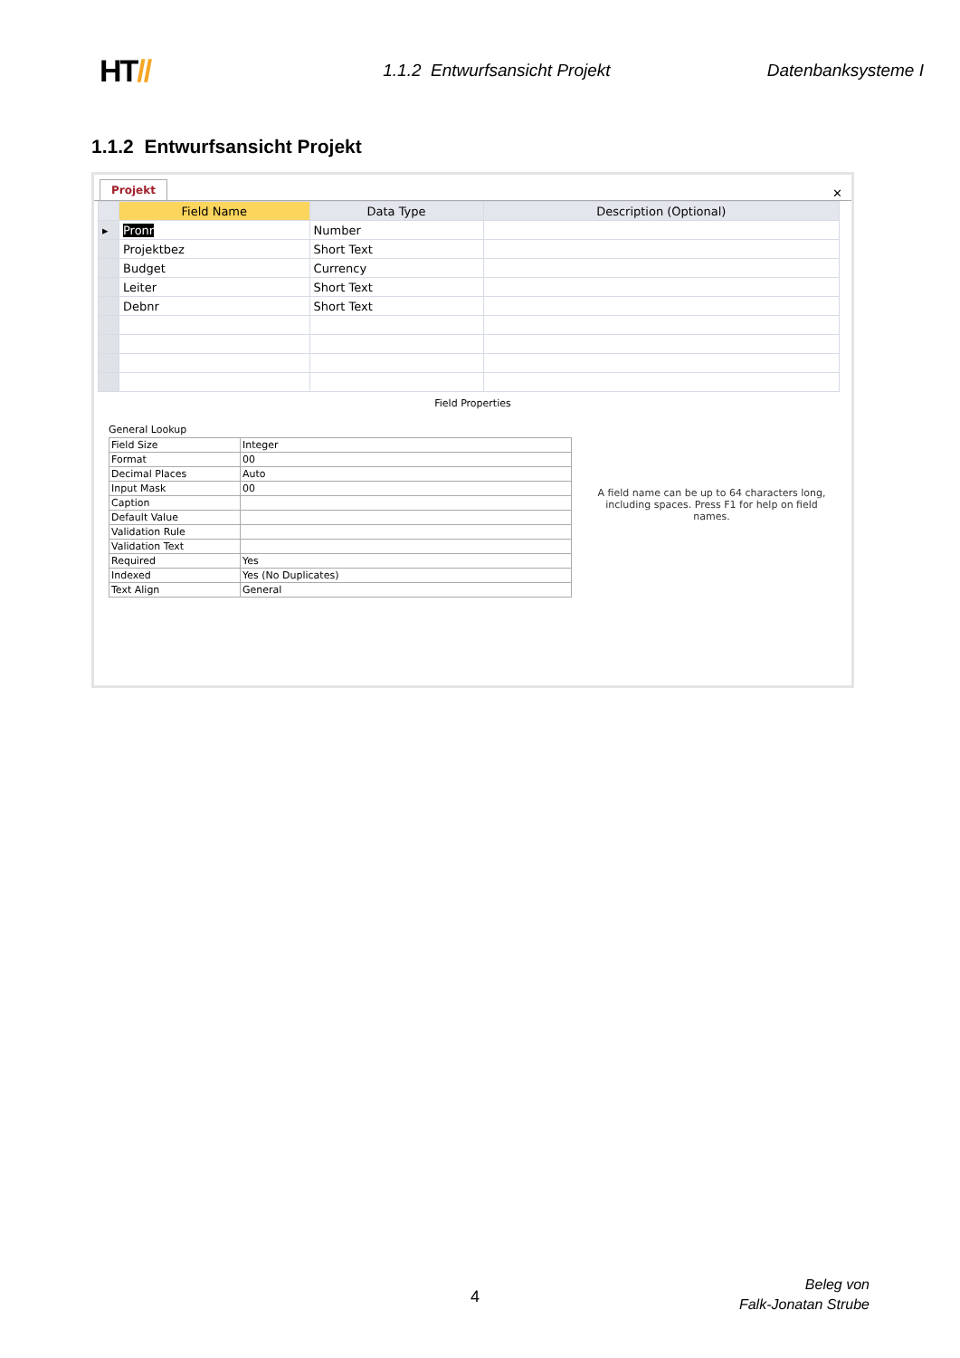HT//
1.1.2 Entwurfsansicht Projekt Datenbanksysteme I
1.1.2 Entwurfsansicht Projekt
Projekt ✕
| | Field Name | Data Type | Description (Optional) |
| --- | --- | --- | --- |
| ▸ | Pronr | Number | |
| | Projektbez | Short Text | |
| | Budget | Currency | |
| | Leiter | Short Text | |
| | Debnr | Short Text | |
Field Properties
General Lookup
| Field Size | Integer |
| Format | 00 |
| Decimal Places | Auto |
| Input Mask | 00 |
| Caption | |
| Default Value | |
| Validation Rule | |
| Validation Text | |
| Required | Yes |
| Indexed | Yes (No Duplicates) |
| Text Align | General |
A field name can be up to 64 characters long, including spaces. Press F1 for help on field names.
4
Beleg von
Falk-Jonatan Strube